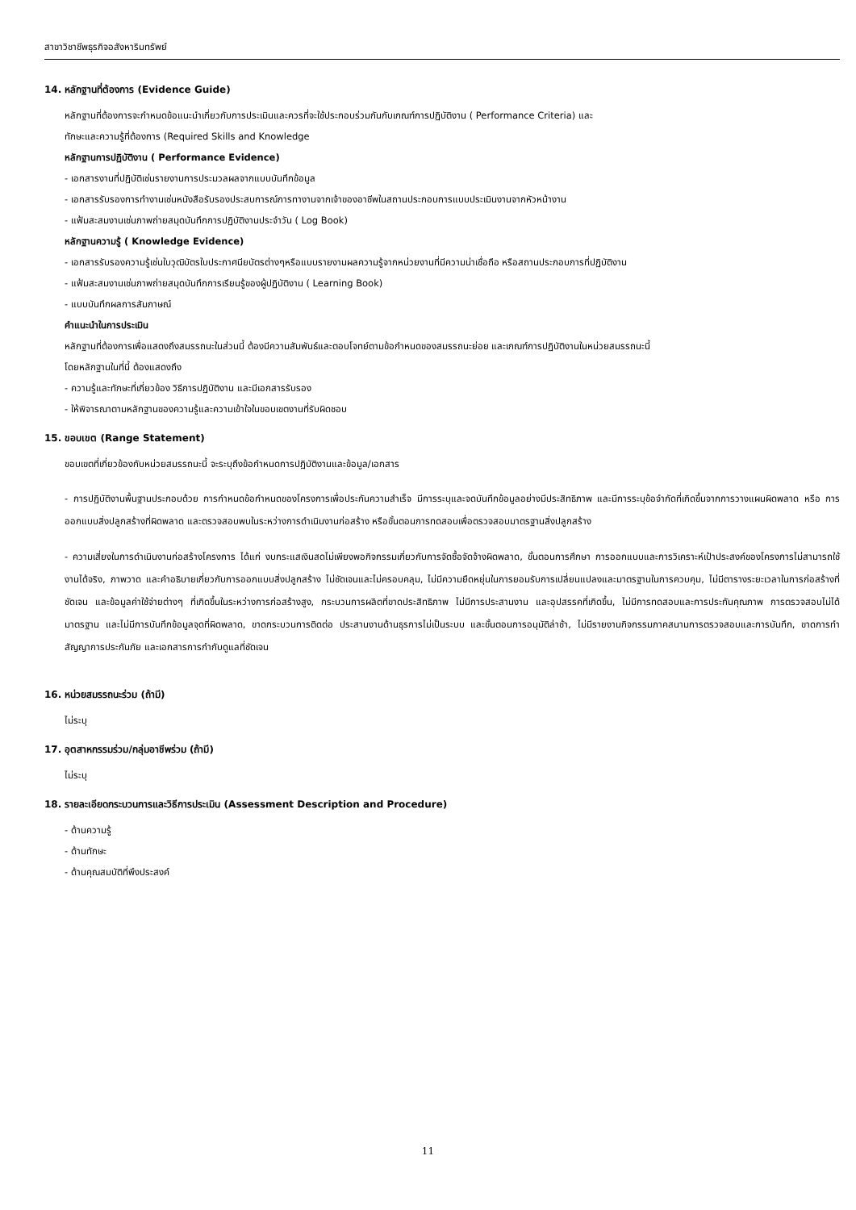สาขาวิชาชีพธุรกิจอสังหาริมทรัพย์
14. หลักฐานที่ต้องการ (Evidence Guide)
หลักฐานที่ต้องการจะกำหนดข้อแนะนำเกี่ยวกับการประเมินและควรที่จะใช้ประกอบร่วมกันกับเกณฑ์การปฏิบัติงาน ( Performance Criteria) และ
ทักษะและความรู้ที่ต้องการ (Required Skills and Knowledge
หลักฐานการปฏิบัติงาน ( Performance Evidence)
- เอกสารงานที่ปฏิบัติเช่นรายงานการประมวลผลจากแบบบันทึกข้อมูล
- เอกสารรับรองการทำงานเช่นหนังสือรับรองประสบการณ์การทางานจากเจ้าของอาชีพในสถานประกอบการแบบประเมินงานจากหัวหน้างาน
- แฟ้มสะสมงานเช่นภาพถ่ายสมุดบันทึกการปฏิบัติงานประจำวัน ( Log Book)
หลักฐานความรู้ ( Knowledge Evidence)
- เอกสารรับรองความรู้เช่นใบวุฒิบัตรใบประกาศนียบัตรต่างๆหรือแบบรายงานผลความรู้จากหน่วยงานที่มีความน่าเชื่อถือ หรือสถานประกอบการที่ปฏิบัติงาน
- แฟ้มสะสมงานเช่นภาพถ่ายสมุดบันทึกการเรียนรู้ของผู้ปฏิบัติงาน ( Learning Book)
- แบบบันทึกผลการสัมภาษณ์
คำแนะนำในการประเมิน
หลักฐานที่ต้องการเพื่อแสดงถึงสมรรถนะในส่วนนี้ ต้องมีความสัมพันธ์และตอบโจทย์ตามข้อกำหนดของสมรรถนะย่อย และเกณฑ์การปฏิบัติงานในหน่วยสมรรถนะนี้
โดยหลักฐานในที่นี้ ต้องแสดงถึง
- ความรู้และทักษะที่เกี่ยวข้อง วิธีการปฏิบัติงาน และมีเอกสารรับรอง
- ให้พิจารณาตามหลักฐานของความรู้และความเข้าใจในขอบเขตงานที่รับผิดชอบ
15. ขอบเขต (Range Statement)
ขอบเขตที่เกี่ยวข้องกับหน่วยสมรรถนะนี้ จะระบุถึงข้อกำหนดการปฏิบัติงานและข้อมูล/เอกสาร
- การปฏิบัติงานพื้นฐานประกอบด้วย การกำหนดข้อกำหนดของโครงการเพื่อประกันความสำเร็จ มีการระบุและจดบันทึกข้อมูลอย่างมีประสิทธิภาพ และมีการระบุข้อจำกัดที่เกิดขึ้นจากการวางแผนผิดพลาด หรือ การออกแบบสิ่งปลูกสร้างที่ผิดพลาด และตรวจสอบพบในระหว่างการดำเนินงานก่อสร้าง หรือขั้นตอนการทดสอบเพื่อตรวจสอบมาตรฐานสิ่งปลูกสร้าง
- ความเสี่ยงในการดำเนินงานก่อสร้างโครงการ ได้แก่ งบกระแสเงินสดไม่เพียงพอกิจกรรมเกี่ยวกับการจัดซื้อจัดจ้างผิดพลาด, ขั้นตอนการศึกษา การออกแบบและการวิเคราะห์เป้าประสงค์ของโครงการไม่สามารถใช้งานได้จริง, ภาพวาด และคำอธิบายเกี่ยวกับการออกแบบสิ่งปลูกสร้าง ไม่ชัดเจนและไม่ครอบคลุม, ไม่มีความยืดหยุ่นในการยอมรับการเปลี่ยนแปลงและมาตรฐานในการควบคุม, ไม่มีตารางระยะเวลาในการก่อสร้างที่ชัดเจน และข้อมูลค่าใช้จ่ายต่างๆ ที่เกิดขึ้นในระหว่างการก่อสร้างสูง, กระบวนการผลิตที่ขาดประสิทธิภาพ ไม่มีการประสานงาน และอุปสรรคที่เกิดขึ้น, ไม่มีการทดสอบและการประกันคุณภาพ การตรวจสอบไม่ได้มาตรฐาน และไม่มีการบันทึกข้อมูลจุดที่ผิดพลาด, ขาดกระบวนการติดต่อ ประสานงานด้านธุรการไม่เป็นระบบ และขั้นตอนการอนุมัติล่าช้า, ไม่มีรายงานกิจกรรมภาคสนามการตรวจสอบและการบันทึก, ขาดการทำสัญญาการประกันภัย และเอกสารการกำกับดูแลที่ชัดเจน
16. หน่วยสมรรถนะร่วม (ถ้ามี)
ไม่ระบุ
17. อุตสาหกรรมร่วม/กลุ่มอาชีพร่วม (ถ้ามี)
ไม่ระบุ
18. รายละเอียดกระบวนการและวิธีการประเมิน (Assessment Description and Procedure)
- ด้านความรู้
- ด้านทักษะ
- ด้านคุณสมบัติที่พึงประสงค์
11